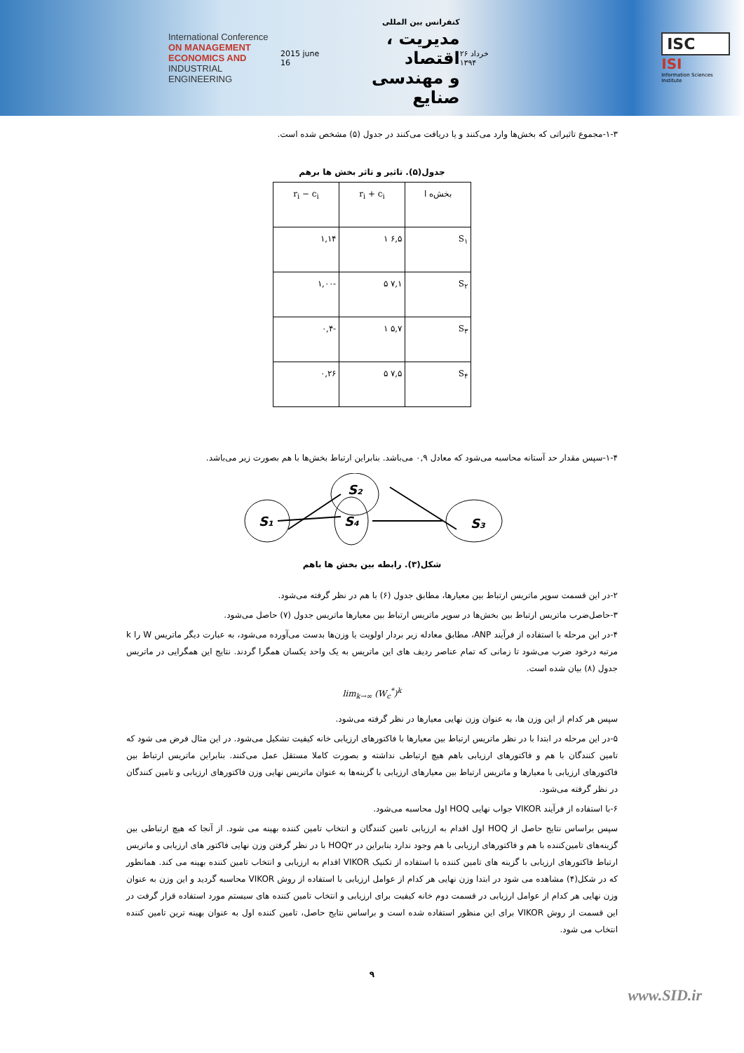International Conference
ON MANAGEMENT
ECONOMICS AND
INDUSTRIAL ENGINEERING
2015 june 16
کنفرانس بین المللی
مدیریت ، اقتصاد
و مهندسی صنایع
۲۶ خرداد ۱۳۹۴
ISC
ISI
Information Sciences Institute
۱-۳-مجموع تاثیراتی که بخش‌ها وارد می‌کنند و یا دریافت می‌کنند در جدول (۵) مشخص شده است.
جدول(۵). تاثیر و تاثر بخش ها برهم
| بخش‌ه ا | r<sub>i</sub> + c<sub>i</sub> | r<sub>i</sub> − c<sub>i</sub> |
| --- | --- | --- |
| S<sub>۱</sub> | ۶,۵ ۱ | ۱,۱۴ |
| S<sub>۲</sub> | ۷,۱ ۵ | -۱,۰۰ |
| S<sub>۳</sub> | ۵,۷ ۱ | -۰,۴ |
| S<sub>۴</sub> | ۷,۵ ۵ | ۰,۲۶ |
۱-۴-سپس مقدار حد آستانه محاسبه می‌شود که معادل ۰,۹ می‌باشد. بنابراین ارتباط بخش‌ها با هم بصورت زیر می‌باشد.
S₁
S₂
S₄
S₃
شکل(۳). رابطه بین بخش ها باهم
۲-در این قسمت سوپر ماتریس ارتباط بین معیارها، مطابق جدول (۶) با هم در نظر گرفته می‌شود.
۳-حاصل‌ضرب ماتریس ارتباط بین بخش‌ها در سوپر ماتریس ارتباط بین معیارها ماتریس جدول (۷) حاصل می‌شود.
۴-در این مرحله با استفاده از فرآیند ANP، مطابق معادله زیر بردار اولویت یا وزن‌ها بدست می‌آورده می‌شود، به عبارت دیگر ماتریس W را k مرتبه درخود ضرب می‌شود تا زمانی که تمام عناصر ردیف های این ماتریس به یک واحد یکسان همگرا گردند. نتایج این همگرایی در ماتریس جدول (۸) بیان شده است.
lim<sub>k→∞</sub> (W<sub>c</sub><sup>*</sup>)<sup>k</sup>
سپس هر کدام از این وزن ها، به عنوان وزن نهایی معیارها در نظر گرفته می‌شود.
۵-در این مرحله در ابتدا با در نظر ماتریس ارتباط بین معیارها با فاکتورهای ارزیابی خانه کیفیت تشکیل می‌شود. در این مثال فرض می شود که تامین کنندگان با هم و فاکتورهای ارزیابی باهم هیچ ارتباطی نداشته و بصورت کاملا مستقل عمل می‌کنند. بنابراین ماتریس ارتباط بین فاکتورهای ارزیابی با معیارها و ماتریس ارتباط بین معیارهای ارزیابی با گزینه‌ها به عنوان ماتریس نهایی وزن فاکتورهای ارزیابی و تامین کنندگان در نظر گرفته می‌شود.
۶-با استفاده از فرآیند VIKOR جواب نهایی HOQ اول محاسبه می‌شود.
سپس براساس نتایج حاصل از HOQ اول اقدام به ارزیابی تامین کنندگان و انتخاب تامین کننده بهینه می شود. از آنجا که هیچ ارتباطی بین گزینه‌های تامین‌کننده با هم و فاکتورهای ارزیابی با هم وجود ندارد بنابراین در HOQ۲ با در نظر گرفتن وزن نهایی فاکتور های ارزیابی و ماتریس ارتباط فاکتورهای ارزیابی با گزینه های تامین کننده با استفاده از تکنیک VIKOR اقدام به ارزیابی و انتخاب تامین کننده بهینه می کند. همانطور که در شکل(۴) مشاهده می شود در ابتدا وزن نهایی هر کدام از عوامل ارزیابی با استفاده از روش VIKOR محاسبه گردید و این وزن به عنوان وزن نهایی هر کدام از عوامل ارزیابی در قسمت دوم خانه کیفیت برای ارزیابی و انتخاب تامین کننده های سیستم مورد استفاده قرار گرفت در این قسمت از روش VIKOR برای این منظور استفاده شده است و براساس نتایج حاصل، تامین کننده اول به عنوان بهینه ترین تامین کننده انتخاب می شود.
۹
www.SID.ir